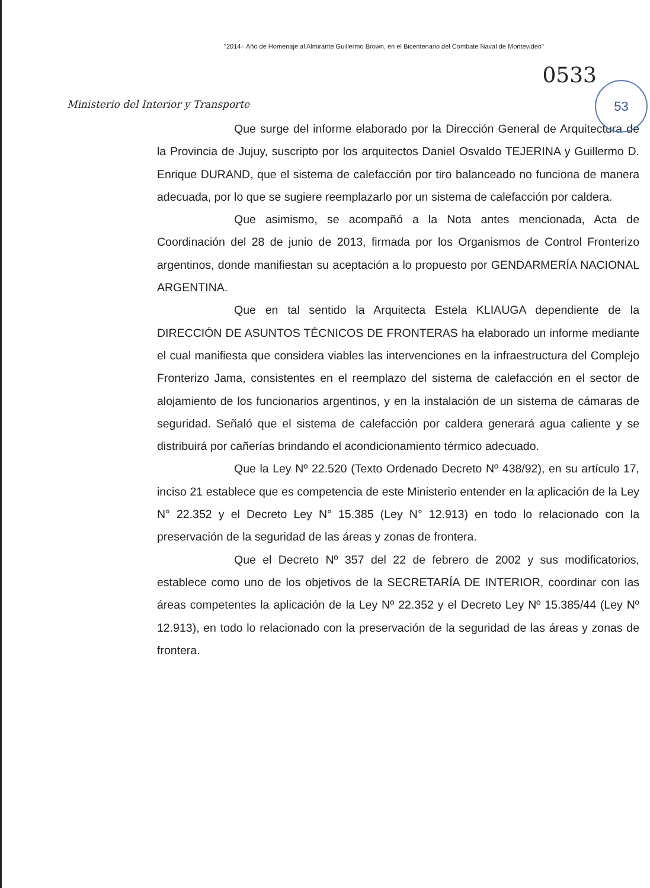"2014– Año de Homenaje al Almirante Guillermo Brown, en el Bicentenario del Combate Naval de Montevideo"
Ministerio del Interior y Transporte
0533
53
Que surge del informe elaborado por la Dirección General de Arquitectura de la Provincia de Jujuy, suscripto por los arquitectos Daniel Osvaldo TEJERINA y Guillermo D. Enrique DURAND, que el sistema de calefacción por tiro balanceado no funciona de manera adecuada, por lo que se sugiere reemplazarlo por un sistema de calefacción por caldera.
Que asimismo, se acompañó a la Nota antes mencionada, Acta de Coordinación del 28 de junio de 2013, firmada por los Organismos de Control Fronterizo argentinos, donde manifiestan su aceptación a lo propuesto por GENDARMERÍA NACIONAL ARGENTINA.
Que en tal sentido la Arquitecta Estela KLIAUGA dependiente de la DIRECCIÓN DE ASUNTOS TÉCNICOS DE FRONTERAS ha elaborado un informe mediante el cual manifiesta que considera viables las intervenciones en la infraestructura del Complejo Fronterizo Jama, consistentes en el reemplazo del sistema de calefacción en el sector de alojamiento de los funcionarios argentinos, y en la instalación de un sistema de cámaras de seguridad. Señaló que el sistema de calefacción por caldera generará agua caliente y se distribuirá por cañerías brindando el acondicionamiento térmico adecuado.
Que la Ley Nº 22.520 (Texto Ordenado Decreto Nº 438/92), en su artículo 17, inciso 21 establece que es competencia de este Ministerio entender en la aplicación de la Ley N° 22.352 y el Decreto Ley N° 15.385 (Ley N° 12.913) en todo lo relacionado con la preservación de la seguridad de las áreas y zonas de frontera.
Que el Decreto Nº 357 del 22 de febrero de 2002 y sus modificatorios, establece como uno de los objetivos de la SECRETARÍA DE INTERIOR, coordinar con las áreas competentes la aplicación de la Ley Nº 22.352 y el Decreto Ley Nº 15.385/44 (Ley Nº 12.913), en todo lo relacionado con la preservación de la seguridad de las áreas y zonas de frontera.